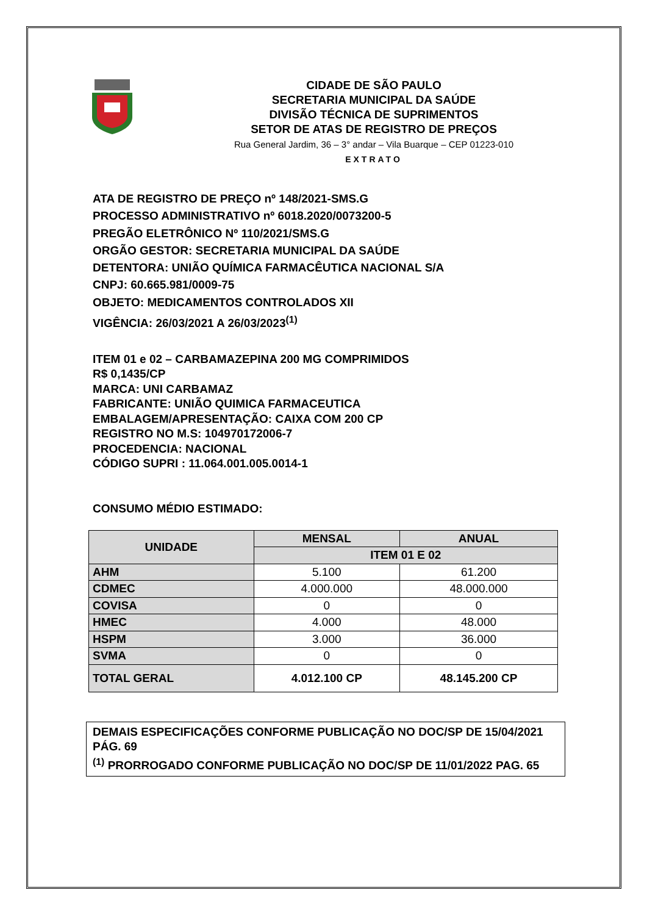CIDADE DE SÃO PAULO
SECRETARIA MUNICIPAL DA SAÚDE
DIVISÃO TÉCNICA DE SUPRIMENTOS
SETOR DE ATAS DE REGISTRO DE PREÇOS
Rua General Jardim, 36 – 3° andar – Vila Buarque – CEP 01223-010
EXTRATO
ATA DE REGISTRO DE PREÇO nº 148/2021-SMS.G
PROCESSO ADMINISTRATIVO nº 6018.2020/0073200-5
PREGÃO ELETRÔNICO Nº 110/2021/SMS.G
ORGÃO GESTOR: SECRETARIA MUNICIPAL DA SAÚDE
DETENTORA: UNIÃO QUÍMICA FARMACÊUTICA NACIONAL S/A
CNPJ: 60.665.981/0009-75
OBJETO: MEDICAMENTOS CONTROLADOS XII
VIGÊNCIA: 26/03/2021 A 26/03/2023<sup>(1)</sup>
ITEM 01 e 02 – CARBAMAZEPINA 200 MG COMPRIMIDOS
R$ 0,1435/CP
MARCA: UNI CARBAMAZ
FABRICANTE: UNIÃO QUIMICA FARMACEUTICA
EMBALAGEM/APRESENTAÇÃO: CAIXA COM 200 CP
REGISTRO NO M.S: 104970172006-7
PROCEDENCIA: NACIONAL
CÓDIGO SUPRI : 11.064.001.005.0014-1
CONSUMO MÉDIO ESTIMADO:
| UNIDADE | MENSAL | ANUAL |
| --- | --- | --- |
| | ITEM 01 E 02 | |
| AHM | 5.100 | 61.200 |
| CDMEC | 4.000.000 | 48.000.000 |
| COVISA | 0 | 0 |
| HMEC | 4.000 | 48.000 |
| HSPM | 3.000 | 36.000 |
| SVMA | 0 | 0 |
| TOTAL GERAL | 4.012.100 CP | 48.145.200 CP |
DEMAIS ESPECIFICAÇÕES CONFORME PUBLICAÇÃO NO DOC/SP DE 15/04/2021 PÁG. 69
<sup>(1)</sup> PRORROGADO CONFORME PUBLICAÇÃO NO DOC/SP DE 11/01/2022 PAG. 65